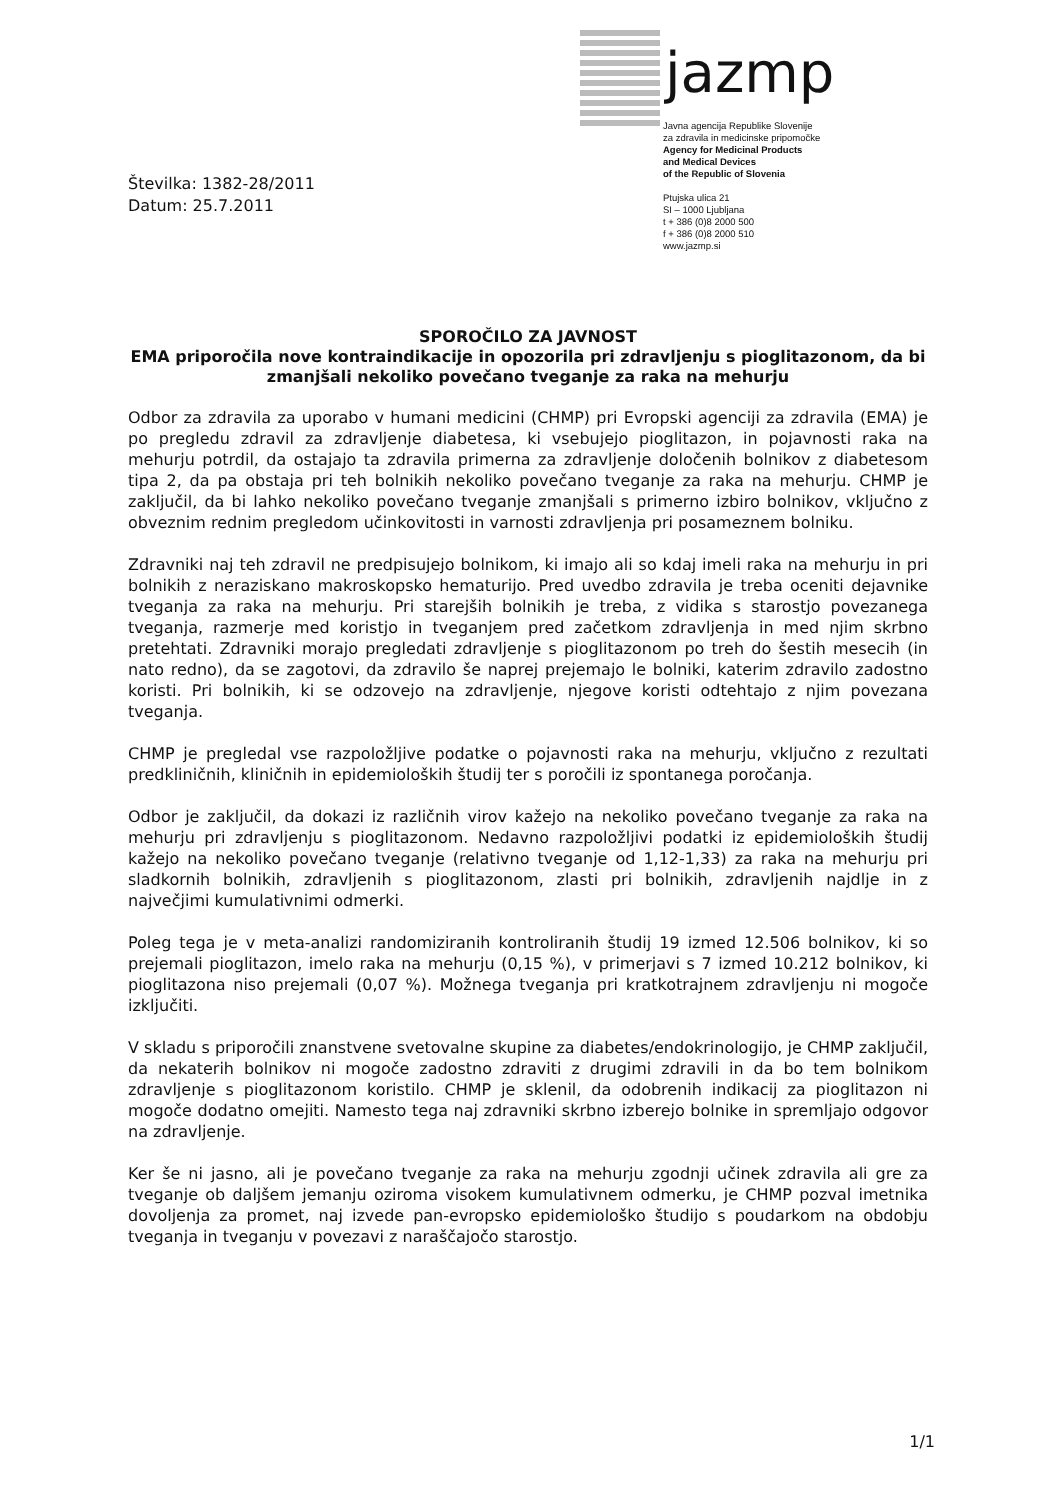jazmp
Javna agencija Republike Slovenije
za zdravila in medicinske pripomočke
Agency for Medicinal Products
and Medical Devices
of the Republic of Slovenia
Ptujska ulica 21
SI – 1000 Ljubljana
t + 386 (0)8 2000 500
f + 386 (0)8 2000 510
www.jazmp.si
Številka: 1382-28/2011
Datum: 25.7.2011
SPOROČILO ZA JAVNOST
EMA priporočila nove kontraindikacije in opozorila pri zdravljenju s pioglitazonom, da bi zmanjšali nekoliko povečano tveganje za raka na mehurju
Odbor za zdravila za uporabo v humani medicini (CHMP) pri Evropski agenciji za zdravila (EMA) je po pregledu zdravil za zdravljenje diabetesa, ki vsebujejo pioglitazon, in pojavnosti raka na mehurju potrdil, da ostajajo ta zdravila primerna za zdravljenje določenih bolnikov z diabetesom tipa 2, da pa obstaja pri teh bolnikih nekoliko povečano tveganje za raka na mehurju. CHMP je zaključil, da bi lahko nekoliko povečano tveganje zmanjšali s primerno izbiro bolnikov, vključno z obveznim rednim pregledom učinkovitosti in varnosti zdravljenja pri posameznem bolniku.
Zdravniki naj teh zdravil ne predpisujejo bolnikom, ki imajo ali so kdaj imeli raka na mehurju in pri bolnikih z neraziskano makroskopsko hematurijo. Pred uvedbo zdravila je treba oceniti dejavnike tveganja za raka na mehurju. Pri starejših bolnikih je treba, z vidika s starostjo povezanega tveganja, razmerje med koristjo in tveganjem pred začetkom zdravljenja in med njim skrbno pretehtati. Zdravniki morajo pregledati zdravljenje s pioglitazonom po treh do šestih mesecih (in nato redno), da se zagotovi, da zdravilo še naprej prejemajo le bolniki, katerim zdravilo zadostno koristi. Pri bolnikih, ki se odzovejo na zdravljenje, njegove koristi odtehtajo z njim povezana tveganja.
CHMP je pregledal vse razpoložljive podatke o pojavnosti raka na mehurju, vključno z rezultati predkliničnih, kliničnih in epidemioloških študij ter s poročili iz spontanega poročanja.
Odbor je zaključil, da dokazi iz različnih virov kažejo na nekoliko povečano tveganje za raka na mehurju pri zdravljenju s pioglitazonom. Nedavno razpoložljivi podatki iz epidemioloških študij kažejo na nekoliko povečano tveganje (relativno tveganje od 1,12-1,33) za raka na mehurju pri sladkornih bolnikih, zdravljenih s pioglitazonom, zlasti pri bolnikih, zdravljenih najdlje in z največjimi kumulativnimi odmerki.
Poleg tega je v meta-analizi randomiziranih kontroliranih študij 19 izmed 12.506 bolnikov, ki so prejemali pioglitazon, imelo raka na mehurju (0,15 %), v primerjavi s 7 izmed 10.212 bolnikov, ki pioglitazona niso prejemali (0,07 %). Možnega tveganja pri kratkotrajnem zdravljenju ni mogoče izključiti.
V skladu s priporočili znanstvene svetovalne skupine za diabetes/endokrinologijo, je CHMP zaključil, da nekaterih bolnikov ni mogoče zadostno zdraviti z drugimi zdravili in da bo tem bolnikom zdravljenje s pioglitazonom koristilo. CHMP je sklenil, da odobrenih indikacij za pioglitazon ni mogoče dodatno omejiti. Namesto tega naj zdravniki skrbno izberejo bolnike in spremljajo odgovor na zdravljenje.
Ker še ni jasno, ali je povečano tveganje za raka na mehurju zgodnji učinek zdravila ali gre za tveganje ob daljšem jemanju oziroma visokem kumulativnem odmerku, je CHMP pozval imetnika dovoljenja za promet, naj izvede pan-evropsko epidemiološko študijo s poudarkom na obdobju tveganja in tveganju v povezavi z naraščajočo starostjo.
1/1